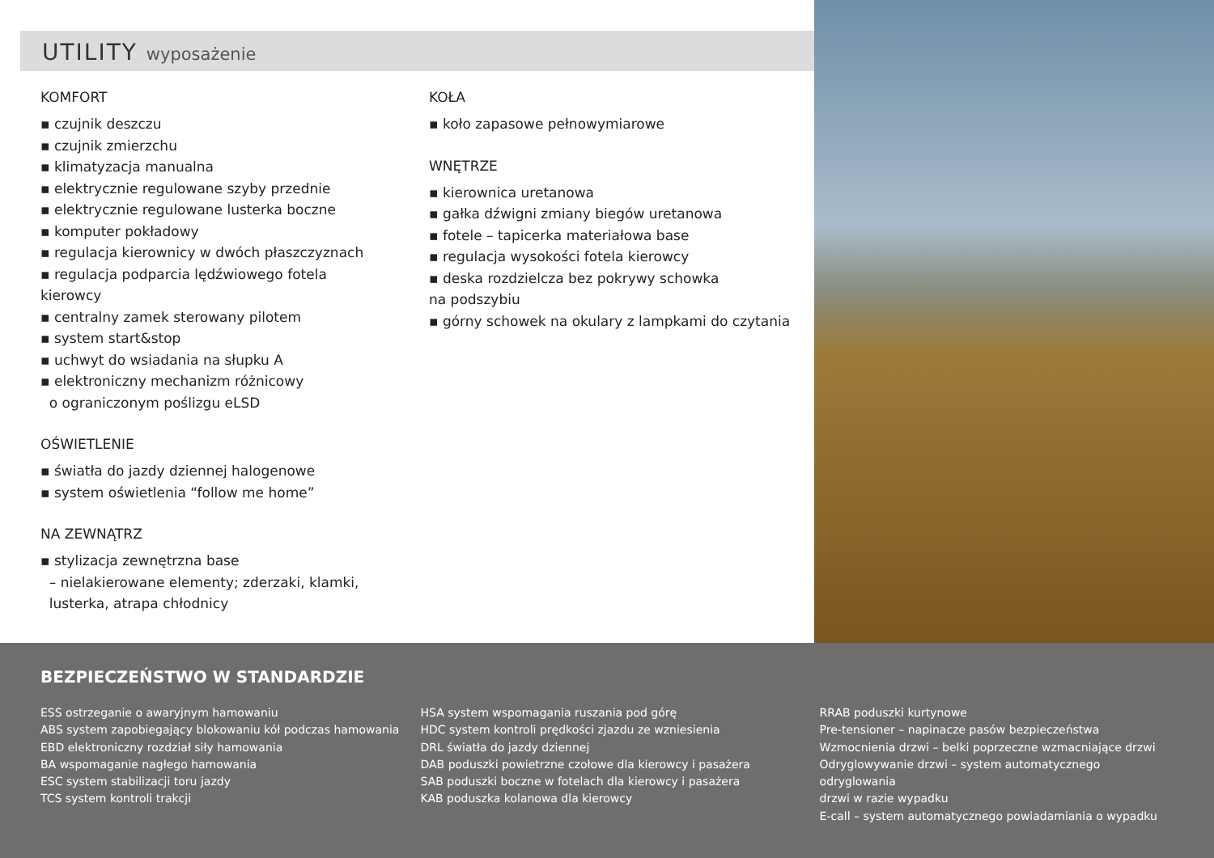UTILITY wyposażenie
KOMFORT
▪ czujnik deszczu
▪ czujnik zmierzchu
▪ klimatyzacja manualna
▪ elektrycznie regulowane szyby przednie
▪ elektrycznie regulowane lusterka boczne
▪ komputer pokładowy
▪ regulacja kierownicy w dwóch płaszczyznach
▪ regulacja podparcia lędźwiowego fotela kierowcy
▪ centralny zamek sterowany pilotem
▪ system start&stop
▪ uchwyt do wsiadania na słupku A
▪ elektroniczny mechanizm różnicowy
o ograniczonym poślizgu eLSD
OŚWIETLENIE
▪ światła do jazdy dziennej halogenowe
▪ system oświetlenia “follow me home”
NA ZEWNĄTRZ
▪ stylizacja zewnętrzna base
– nielakierowane elementy; zderzaki, klamki,
lusterka, atrapa chłodnicy
KOŁA
▪ koło zapasowe pełnowymiarowe
WNĘTRZE
▪ kierownica uretanowa
▪ gałka dźwigni zmiany biegów uretanowa
▪ fotele – tapicerka materiałowa base
▪ regulacja wysokości fotela kierowcy
▪ deska rozdzielcza bez pokrywy schowka
na podszybiu
▪ górny schowek na okulary z lampkami do czytania
BEZPIECZEŃSTWO W STANDARDZIE
ESS ostrzeganie o awaryjnym hamowaniu
ABS system zapobiegający blokowaniu kół podczas hamowania
EBD elektroniczny rozdział siły hamowania
BA wspomaganie nagłego hamowania
ESC system stabilizacji toru jazdy
TCS system kontroli trakcji
HSA system wspomagania ruszania pod górę
HDC system kontroli prędkości zjazdu ze wzniesienia
DRL światła do jazdy dziennej
DAB poduszki powietrzne czołowe dla kierowcy i pasażera
SAB poduszki boczne w fotelach dla kierowcy i pasażera
KAB poduszka kolanowa dla kierowcy
RRAB poduszki kurtynowe
Pre-tensioner – napinacze pasów bezpieczeństwa
Wzmocnienia drzwi – belki poprzeczne wzmacniające drzwi
Odryglowywanie drzwi – system automatycznego odryglowania
drzwi w razie wypadku
E-call – system automatycznego powiadamiania o wypadku